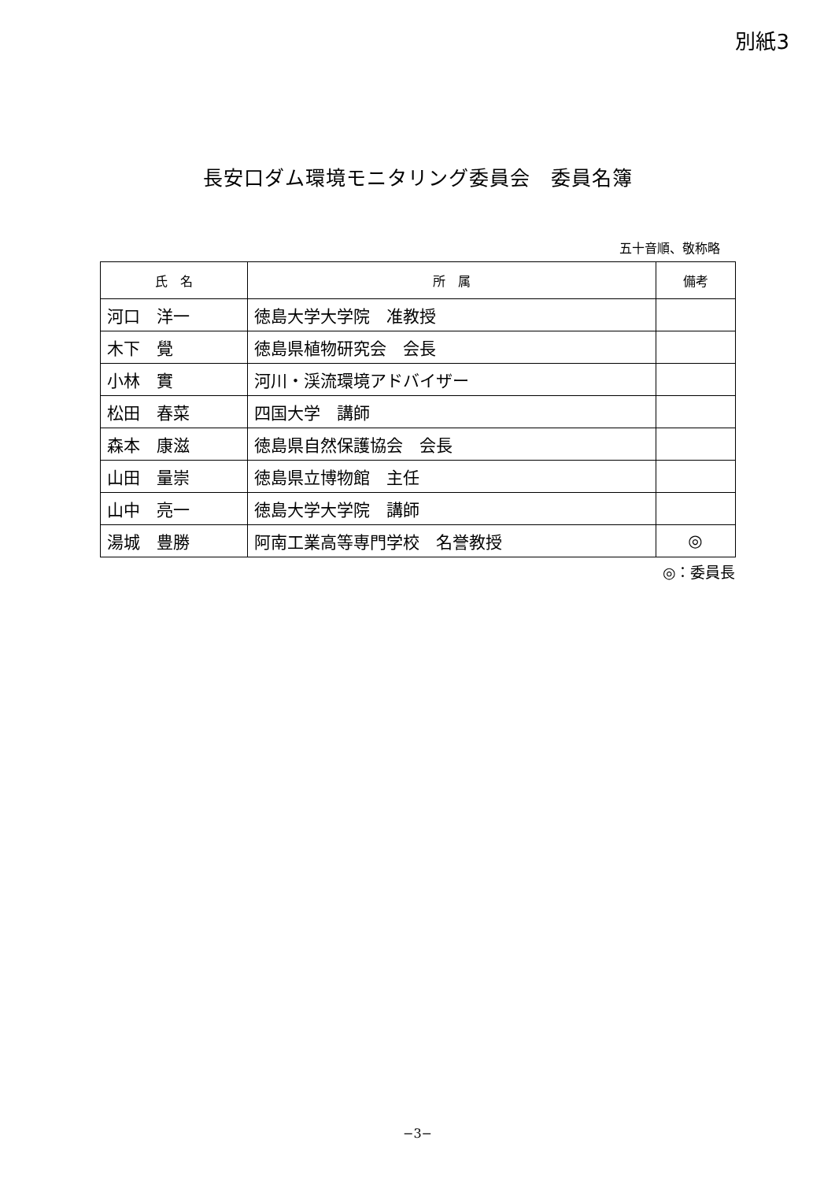別紙3
長安口ダム環境モニタリング委員会　委員名簿
五十音順、敬称略
| 氏 名 | 所 属 | 備考 |
| --- | --- | --- |
| 河口 洋一 | 徳島大学大学院 准教授 | |
| 木下 覺 | 徳島県植物研究会 会長 | |
| 小林 實 | 河川・渓流環境アドバイザー | |
| 松田 春菜 | 四国大学 講師 | |
| 森本 康滋 | 徳島県自然保護協会 会長 | |
| 山田 量崇 | 徳島県立博物館 主任 | |
| 山中 亮一 | 徳島大学大学院 講師 | |
| 湯城 豊勝 | 阿南工業高等専門学校 名誉教授 | ◎ |
◎：委員長
−3−